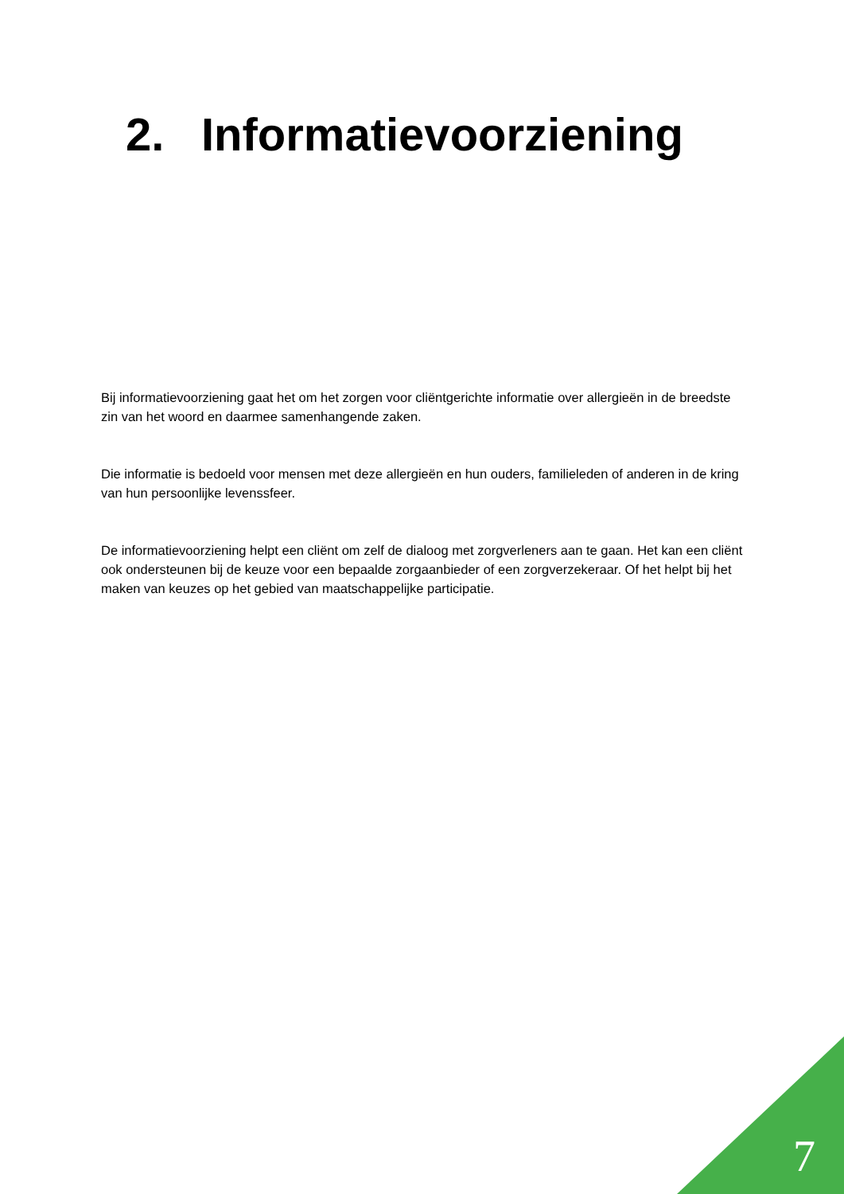2. Informatievoorziening
Bij informatievoorziening gaat het om het zorgen voor cliëntgerichte informatie over allergieën in de breedste zin van het woord en daarmee samenhangende zaken.
Die informatie is bedoeld voor mensen met deze allergieën en hun ouders, familieleden of anderen in de kring van hun persoonlijke levenssfeer.
De informatievoorziening helpt een cliënt om zelf de dialoog met zorgverleners aan te gaan. Het kan een cliënt ook ondersteunen bij de keuze voor een bepaalde zorgaanbieder of een zorgverzekeraar. Of het helpt bij het maken van keuzes op het gebied van maatschappelijke participatie.
7